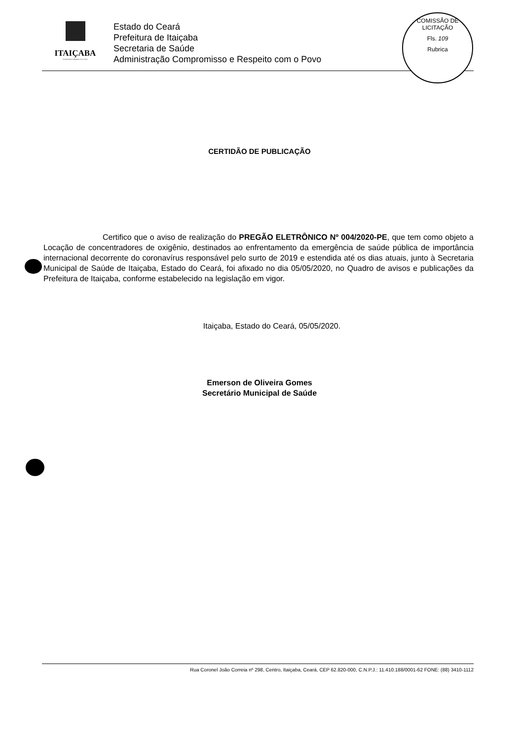ITAIÇABA
Compromisso e Respeito com o Povo
Estado do Ceará
Prefeitura de Itaiçaba
Secretaria de Saúde
Administração Compromisso e Respeito com o Povo
COMISSÃO DE LICITAÇÃO
Fls. 109
Rubrica
CERTIDÃO DE PUBLICAÇÃO
Certifico que o aviso de realização do PREGÃO ELETRÔNICO Nº 004/2020-PE, que tem como objeto a Locação de concentradores de oxigênio, destinados ao enfrentamento da emergência de saúde pública de importância internacional decorrente do coronavírus responsável pelo surto de 2019 e estendida até os dias atuais, junto à Secretaria Municipal de Saúde de Itaiçaba, Estado do Ceará, foi afixado no dia 05/05/2020, no Quadro de avisos e publicações da Prefeitura de Itaiçaba, conforme estabelecido na legislação em vigor.
Itaiçaba, Estado do Ceará, 05/05/2020.
Emerson de Oliveira Gomes
Secretário Municipal de Saúde
Rua Coronel João Correia nº 298, Centro, Itaiçaba, Ceará, CEP 62.820-000, C.N.P.J.: 11.410.188/0001-62 FONE: (88) 3410-1112